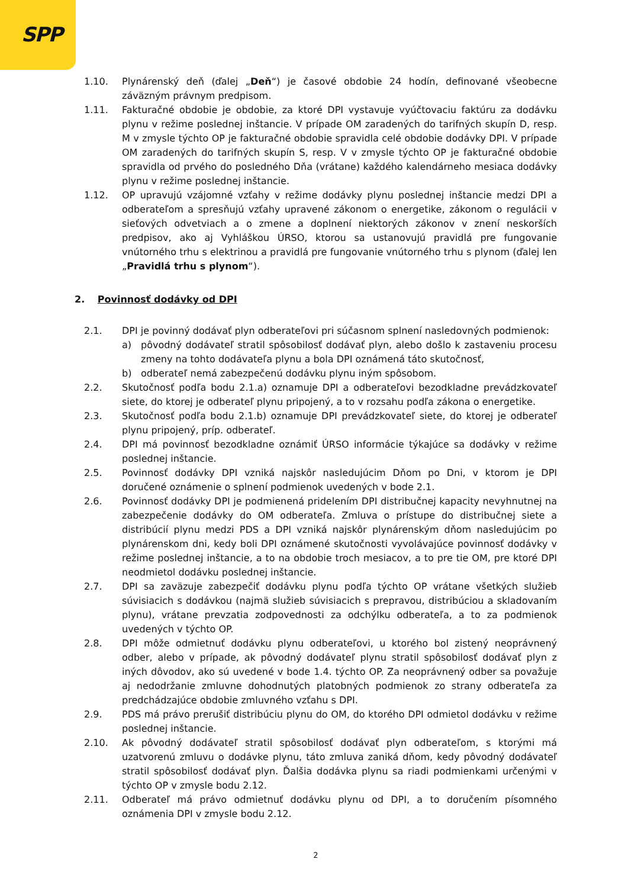SPP
1.10. Plynárenský deň (ďalej „Deň“) je časové obdobie 24 hodín, definované všeobecne záväzným právnym predpisom.
1.11. Fakturačné obdobie je obdobie, za ktoré DPI vystavuje vyúčtovaciu faktúru za dodávku plynu v režime poslednej inštancie. V prípade OM zaradených do tarifných skupín D, resp. M v zmysle týchto OP je fakturačné obdobie spravidla celé obdobie dodávky DPI. V prípade OM zaradených do tarifných skupín S, resp. V v zmysle týchto OP je fakturačné obdobie spravidla od prvého do posledného Dňa (vrátane) každého kalendárneho mesiaca dodávky plynu v režime poslednej inštancie.
1.12. OP upravujú vzájomné vzťahy v režime dodávky plynu poslednej inštancie medzi DPI a odberateľom a spresňujú vzťahy upravené zákonom o energetike, zákonom o regulácii v sieťových odvetviach a o zmene a doplnení niektorých zákonov v znení neskorších predpisov, ako aj Vyhláškou ÚRSO, ktorou sa ustanovujú pravidlá pre fungovanie vnútorného trhu s elektrinou a pravidlá pre fungovanie vnútorného trhu s plynom (ďalej len „Pravidlá trhu s plynom“).
2. Povinnosť dodávky od DPI
2.1. DPI je povinný dodávať plyn odberateľovi pri súčasnom splnení nasledovných podmienok:
a) pôvodný dodávateľ stratil spôsobilosť dodávať plyn, alebo došlo k zastaveniu procesu zmeny na tohto dodávateľa plynu a bola DPI oznámená táto skutočnosť,
b) odberateľ nemá zabezpečenú dodávku plynu iným spôsobom.
2.2. Skutočnosť podľa bodu 2.1.a) oznamuje DPI a odberateľovi bezodkladne prevádzkovateľ siete, do ktorej je odberateľ plynu pripojený, a to v rozsahu podľa zákona o energetike.
2.3. Skutočnosť podľa bodu 2.1.b) oznamuje DPI prevádzkovateľ siete, do ktorej je odberateľ plynu pripojený, príp. odberateľ.
2.4. DPI má povinnosť bezodkladne oznámiť ÚRSO informácie týkajúce sa dodávky v režime poslednej inštancie.
2.5. Povinnosť dodávky DPI vzniká najskôr nasledujúcim Dňom po Dni, v ktorom je DPI doručené oznámenie o splnení podmienok uvedených v bode 2.1.
2.6. Povinnosť dodávky DPI je podmienená pridelením DPI distribučnej kapacity nevyhnutnej na zabezpečenie dodávky do OM odberateľa. Zmluva o prístupe do distribučnej siete a distribúcií plynu medzi PDS a DPI vzniká najskôr plynárenským dňom nasledujúcim po plynárenskom dni, kedy boli DPI oznámené skutočnosti vyvolávajúce povinnosť dodávky v režime poslednej inštancie, a to na obdobie troch mesiacov, a to pre tie OM, pre ktoré DPI neodmietol dodávku poslednej inštancie.
2.7. DPI sa zaväzuje zabezpečiť dodávku plynu podľa týchto OP vrátane všetkých služieb súvisiacich s dodávkou (najmä služieb súvisiacich s prepravou, distribúciou a skladovaním plynu), vrátane prevzatia zodpovednosti za odchýlku odberateľa, a to za podmienok uvedených v týchto OP.
2.8. DPI môže odmietnuť dodávku plynu odberateľovi, u ktorého bol zistený neoprávnený odber, alebo v prípade, ak pôvodný dodávateľ plynu stratil spôsobilosť dodávať plyn z iných dôvodov, ako sú uvedené v bode 1.4. týchto OP. Za neoprávnený odber sa považuje aj nedodržanie zmluvne dohodnutých platobných podmienok zo strany odberateľa za predchádzajúce obdobie zmluvného vzťahu s DPI.
2.9. PDS má právo prerušiť distribúciu plynu do OM, do ktorého DPI odmietol dodávku v režime poslednej inštancie.
2.10. Ak pôvodný dodávateľ stratil spôsobilosť dodávať plyn odberateľom, s ktorými má uzatvorenú zmluvu o dodávke plynu, táto zmluva zaniká dňom, kedy pôvodný dodávateľ stratil spôsobilosť dodávať plyn. Ďalšia dodávka plynu sa riadi podmienkami určenými v týchto OP v zmysle bodu 2.12.
2.11. Odberateľ má právo odmietnuť dodávku plynu od DPI, a to doručením písomného oznámenia DPI v zmysle bodu 2.12.
2